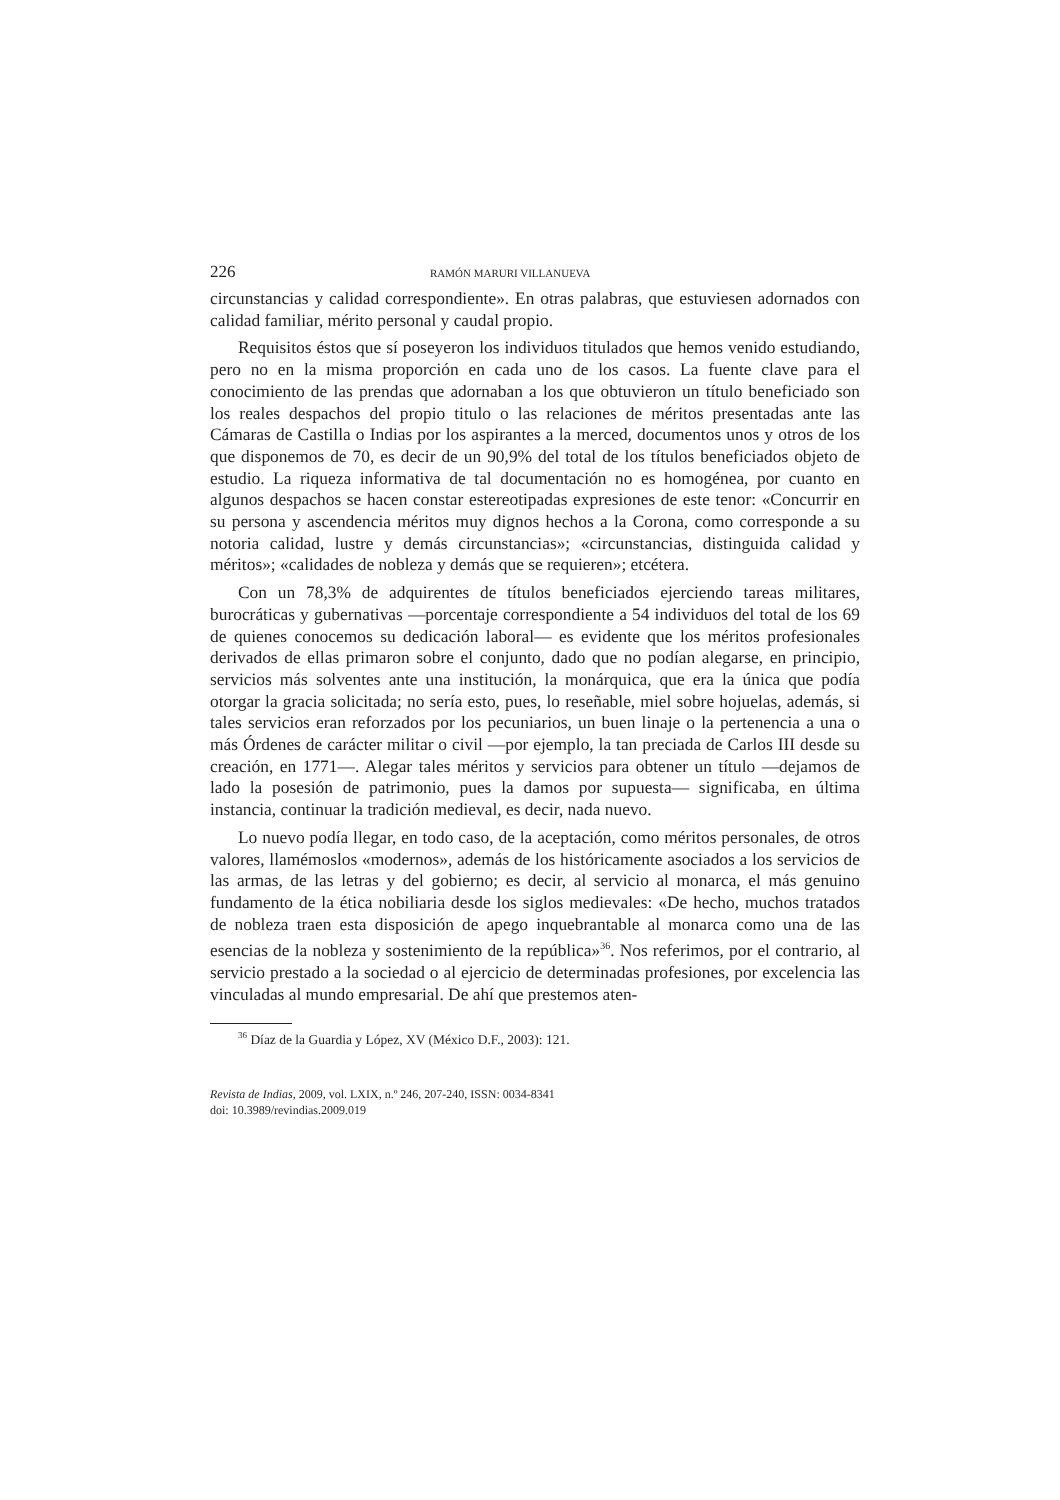226 RAMÓN MARURI VILLANUEVA
circunstancias y calidad correspondiente». En otras palabras, que estuviesen adornados con calidad familiar, mérito personal y caudal propio.
Requisitos éstos que sí poseyeron los individuos titulados que hemos venido estudiando, pero no en la misma proporción en cada uno de los casos. La fuente clave para el conocimiento de las prendas que adornaban a los que obtuvieron un título beneficiado son los reales despachos del propio titulo o las relaciones de méritos presentadas ante las Cámaras de Castilla o Indias por los aspirantes a la merced, documentos unos y otros de los que disponemos de 70, es decir de un 90,9% del total de los títulos beneficiados objeto de estudio. La riqueza informativa de tal documentación no es homogénea, por cuanto en algunos despachos se hacen constar estereotipadas expresiones de este tenor: «Concurrir en su persona y ascendencia méritos muy dignos hechos a la Corona, como corresponde a su notoria calidad, lustre y demás circunstancias»; «circunstancias, distinguida calidad y méritos»; «calidades de nobleza y demás que se requieren»; etcétera.
Con un 78,3% de adquirentes de títulos beneficiados ejerciendo tareas militares, burocráticas y gubernativas —porcentaje correspondiente a 54 individuos del total de los 69 de quienes conocemos su dedicación laboral— es evidente que los méritos profesionales derivados de ellas primaron sobre el conjunto, dado que no podían alegarse, en principio, servicios más solventes ante una institución, la monárquica, que era la única que podía otorgar la gracia solicitada; no sería esto, pues, lo reseñable, miel sobre hojuelas, además, si tales servicios eran reforzados por los pecuniarios, un buen linaje o la pertenencia a una o más Órdenes de carácter militar o civil —por ejemplo, la tan preciada de Carlos III desde su creación, en 1771—. Alegar tales méritos y servicios para obtener un título —dejamos de lado la posesión de patrimonio, pues la damos por supuesta— significaba, en última instancia, continuar la tradición medieval, es decir, nada nuevo.
Lo nuevo podía llegar, en todo caso, de la aceptación, como méritos personales, de otros valores, llamémoslos «modernos», además de los históricamente asociados a los servicios de las armas, de las letras y del gobierno; es decir, al servicio al monarca, el más genuino fundamento de la ética nobiliaria desde los siglos medievales: «De hecho, muchos tratados de nobleza traen esta disposición de apego inquebrantable al monarca como una de las esencias de la nobleza y sostenimiento de la república»<sup>36</sup>. Nos referimos, por el contrario, al servicio prestado a la sociedad o al ejercicio de determinadas profesiones, por excelencia las vinculadas al mundo empresarial. De ahí que prestemos aten-
<sup>36</sup> Díaz de la Guardia y López, XV (México D.F., 2003): 121.
Revista de Indias, 2009, vol. LXIX, n.º 246, 207-240, ISSN: 0034-8341
doi: 10.3989/revindias.2009.019